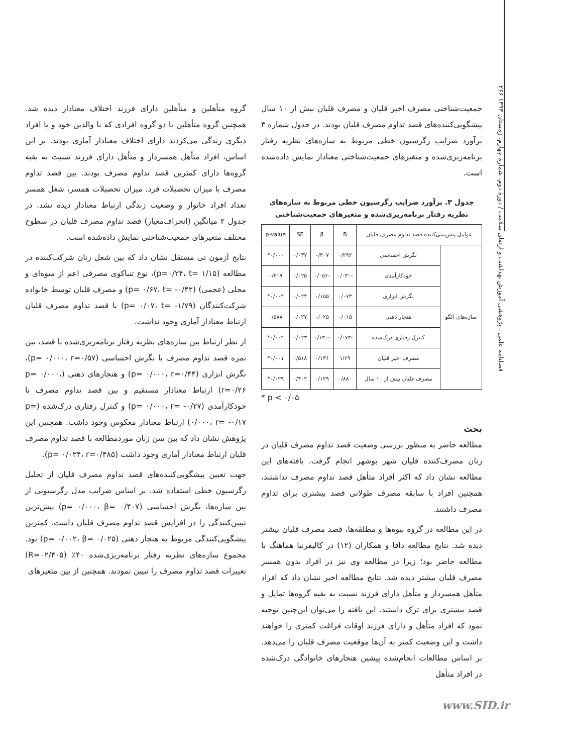۲۶۶ فصلنامه علمی ـ پژوهشی آموزش بهداشت و ارتقای سلامت / دورهٔ دوم، شمارهٔ چهارم، زمستان ۱۳۹۳
گروه متأهلین و متأهلین دارای فرزند اختلاف معنادار دیده شد. همچنین گروه متأهلین با دو گروه افرادی که با والدین خود و یا افراد دیگری زندگی می‌کردند دارای اختلاف معنادار آماری بودند. بر این اساس، افراد متأهل همسردار و متأهل دارای فرزند نسبت به بقیه گروه‌ها دارای کمترین قصد تداوم مصرف بودند. بین قصد تداوم مصرف با میزان تحصیلات فرد، میزان تحصیلات همسر، شغل همسر تعداد افراد خانوار و وضعیت زندگی ارتباط معنادار دیده نشد. در جدول ۲ میانگین (انحراف‌معیار) قصد تداوم مصرف قلیان در سطوح مختلف متغیرهای جمعیت‌شناختی نمایش داده‌شده است.
نتایج آزمون تی مستقل نشان داد که بین شغل زنان شرکت‌کننده در مطالعه (p=۰/۲۴، t= ۱/۱۵)، نوع تنباکوی مصرفی اعم از میوه‌ای و محلی (عجمی) (p= ۰/۶۷، t= -۰/۴۲) و مصرف قلیان توسط خانواده شرکت‌کنندگان (p= ۰/۰۷، t= -۱/۷۹) با قصد تداوم مصرف قلیان ارتباط معنادار آماری وجود نداشت.
از نظر ارتباط بین سازه‌های نظریه رفتار برنامه‌ریزی‌شده با قصد، بین نمره قصد تداوم مصرف با نگرش احساسی (p= ۰/۰۰۰، r=۰/۵۷)، نگرش ابزاری (p= ۰/۰۰۰، r=۰/۴۴) و هنجارهای ذهنی (p= ۰/۰۰۰، r=۰/۲۶) ارتباط معنادار مستقیم و بین قصد تداوم مصرف با خودکارآمدی (p= ۰/۰۰۰، r= -۰/۲۷) و کنترل رفتاری درک‌شده (p= ۰/۰۰۰، r= -۰/۱۷) ارتباط معنادار معکوس وجود داشت. همچنین این پژوهش نشان داد که بین سن زنان موردمطالعه با قصد تداوم مصرف قلیان ارتباط معنادار آماری وجود داشت (p= ۰/۰۳۴، r=۰/۴۸۵).
جهت تعیین پیشگویی‌کننده‌های قصد تداوم مصرف قلیان از تحلیل رگرسیون خطی استفاده شد. بر اساس ضرایب مدل رگرسیونی از بین سازه‌ها، نگرش احساسی (p= ۰/۰۰۰، β= ۰/۴۰۷) بیش‌ترین تبیین‌کنندگی را در افزایش قصد تداوم مصرف قلیان داشت. کمترین پیشگویی‌کنندگی مربوط به هنجار ذهنی (p= ۰/۰۰۲، β= ۰/۰۲۵) بود. مجموع سازه‌های نظریه رفتار برنامه‌ریزی‌شده ۴۰٪ (R=۰۲/۴۰۵) تغییرات قصد تداوم مصرف را تبیین نمودند. همچنین از بین متغیرهای
جمعیت‌شناختی مصرف اخیر قلیان و مصرف قلیان بیش از ۱۰ سال پیشگویی‌کننده‌های قصد تداوم مصرف قلیان بودند. در جدول شماره ۳ برآورد ضرایب رگرسیون خطی مربوط به سازه‌های نظریه رفتار برنامه‌ریزی‌شده و متغیرهای جمعیت‌شناختی معنادار نمایش داده‌شده است.
جدول ۳. برآورد ضرایب رگرسیون خطی مربوط به سازه‌های نظریه رفتار برنامه‌ریزی‌شده و متغیرهای جمعیت‌شناختی
| عوامل پیش‌بینی‌کننده قصد تداوم مصرف قلیان | | B | β | SE | p-value |
| --- | --- | --- | --- | --- | --- |
| سازه‌های الگو | نگرش احساسی | ۰/۲۹۲ | ۰/۴۰۷ | ۰/۰۳۷ | ۰/۰۰۰* |
| | خودکارآمدی | -۰/۰۳۰ | -۰/۰۵۶ | ۰/۰۲۵ | ۰/۲۱۹ |
| | نگرش ابزاری | ۰/۰۷۳ | ۰/۱۵۵ | ۰/۰۲۴ | ۰/۰۰۲* |
| | هنجار ذهنی | ۰/۰۱۵ | ۰/۰۲۵ | ۰/۰۲۷ | ۰/۵۸۸ |
| | کنترل رفتاری درک‌شده | -۰/۰۷۳ | -۰/۱۳۰ | ۰/۰۲۳ | ۰/۰۰۲* |
| | مصرف اخیر قلیان | ۱/۶۹ | ۰/۱۳۶ | ۰/۵۱۸ | ۰/۰۰۱* |
| | مصرف قلیان بیش از ۱۰ سال | ۰/۸۸۰ | ۰/۱۲۹ | ۰/۴۰۲ | ۰/۰۲۹* |
* p < ۰/۰۵
بحث
مطالعه حاضر به منظور بررسی وضعیت قصد تداوم مصرف قلیان در زنان مصرف‌کننده قلیان شهر بوشهر انجام گرفت. یافته‌های این مطالعه نشان داد که اکثر افراد متأهل قصد تداوم مصرف نداشتند، همچنین افراد با سابقه مصرف طولانی قصد بیشتری برای تداوم مصرف داشتند.
در این مطالعه در گروه بیوه‌ها و مطلقه‌ها، قصد مصرف قلیان بیشتر دیده شد. نتایج مطالعه دافا و همکاران (۱۲) در کالیفرنیا هماهنگ با مطالعه حاضر بود؛ زیرا در مطالعه وی نیز در افراد بدون همسر مصرف قلیان بیشتر دیده شد. نتایج مطالعه اخیر نشان داد که افراد متأهل همسردار و متأهل دارای فرزند نسبت به بقیه گروه‌ها تمایل و قصد بیشتری برای ترک داشتند. این یافته را می‌توان این‌چنین توجیه نمود که افراد متأهل و دارای فرزند اوقات فراغت کمتری را خواهند داشت و این وضعیت کمتر به آن‌ها موقعیت مصرف قلیان را می‌دهد. بر اساس مطالعات انجام‌شده پیشین هنجارهای خانوادگی درک‌شده در افراد متأهل
www.SID.ir